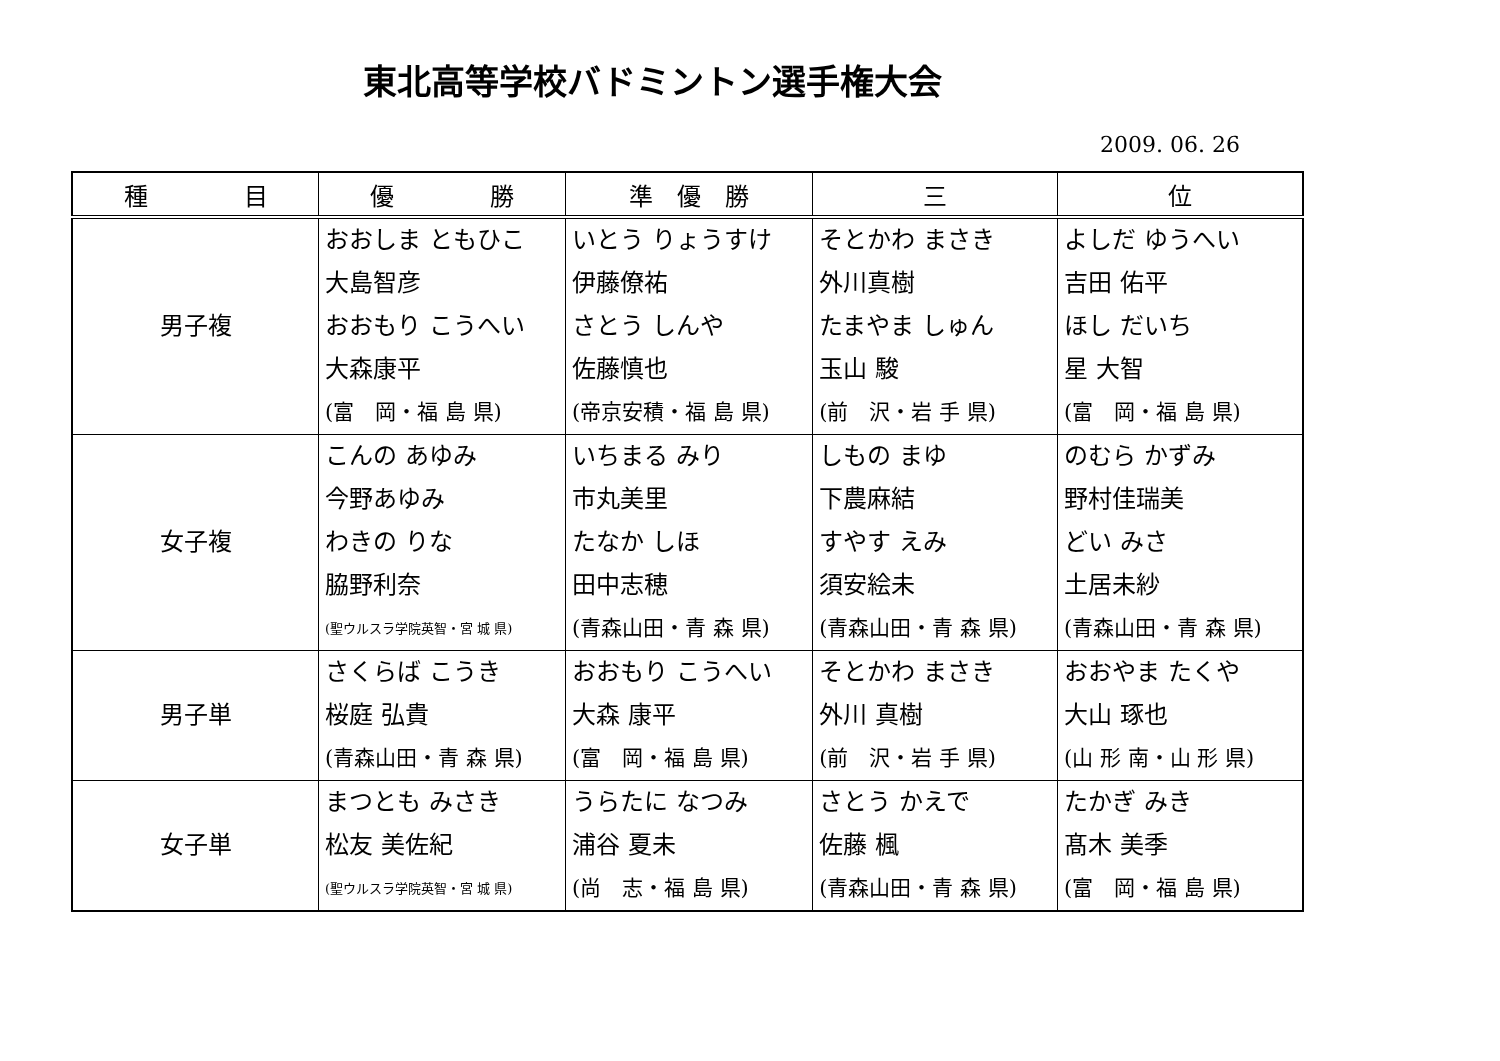東北高等学校バドミントン選手権大会
2009. 06. 26
| 種 目 | 優 勝 | 準 優 勝 | 三 | 位 |
| --- | --- | --- | --- | --- |
| 男子複 | おおしま ともひこ 大島智彦 おおもり こうへい 大森康平 (富 岡・福 島 県) | いとう りょうすけ 伊藤僚祐 さとう しんや 佐藤慎也 (帝京安積・福 島 県) | そとかわ まさき 外川真樹 たまやま しゅん 玉山 駿 (前 沢・岩 手 県) | よしだ ゆうへい 吉田 佑平 ほし だいち 星 大智 (富 岡・福 島 県) |
| 女子複 | こんの あゆみ 今野あゆみ わきの りな 脇野利奈 (聖ウルスラ学院英智・宮 城 県) | いちまる みり 市丸美里 たなか しほ 田中志穂 (青森山田・青 森 県) | しもの まゆ 下農麻結 すやす えみ 須安絵未 (青森山田・青 森 県) | のむら かずみ 野村佳瑞美 どい みさ 土居未紗 (青森山田・青 森 県) |
| 男子単 | さくらば こうき 桜庭 弘貴 (青森山田・青 森 県) | おおもり こうへい 大森 康平 (富 岡・福 島 県) | そとかわ まさき 外川 真樹 (前 沢・岩 手 県) | おおやま たくや 大山 琢也 (山 形 南・山 形 県) |
| 女子単 | まつとも みさき 松友 美佐紀 (聖ウルスラ学院英智・宮 城 県) | うらたに なつみ 浦谷 夏未 (尚 志・福 島 県) | さとう かえで 佐藤 楓 (青森山田・青 森 県) | たかぎ みき 髙木 美季 (富 岡・福 島 県) |